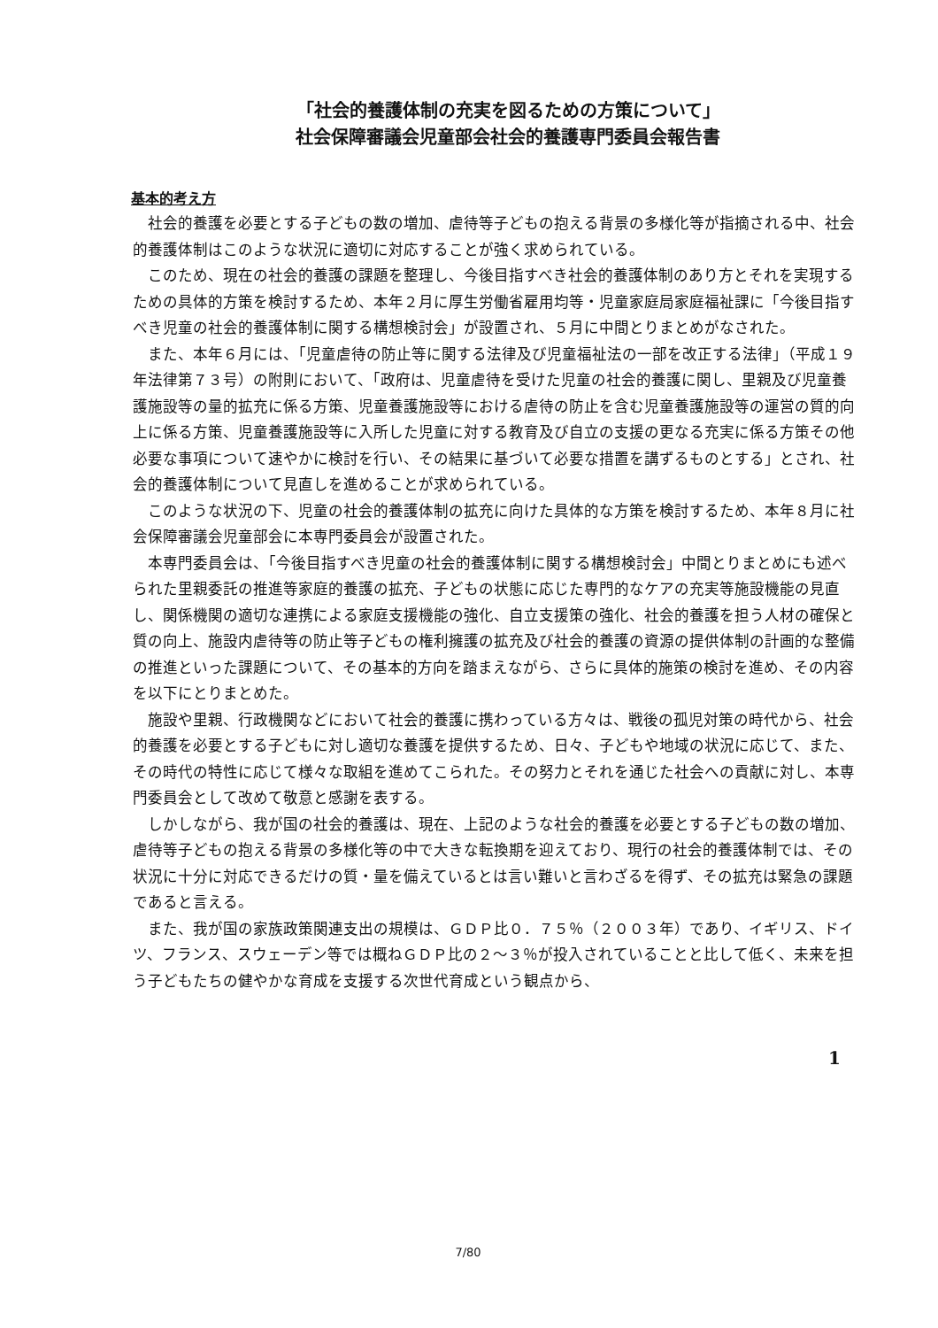「社会的養護体制の充実を図るための方策について」
社会保障審議会児童部会社会的養護専門委員会報告書
基本的考え方
社会的養護を必要とする子どもの数の増加、虐待等子どもの抱える背景の多様化等が指摘される中、社会的養護体制はこのような状況に適切に対応することが強く求められている。
このため、現在の社会的養護の課題を整理し、今後目指すべき社会的養護体制のあり方とそれを実現するための具体的方策を検討するため、本年２月に厚生労働省雇用均等・児童家庭局家庭福祉課に「今後目指すべき児童の社会的養護体制に関する構想検討会」が設置され、５月に中間とりまとめがなされた。
また、本年６月には、「児童虐待の防止等に関する法律及び児童福祉法の一部を改正する法律」（平成１９年法律第７３号）の附則において、「政府は、児童虐待を受けた児童の社会的養護に関し、里親及び児童養護施設等の量的拡充に係る方策、児童養護施設等における虐待の防止を含む児童養護施設等の運営の質的向上に係る方策、児童養護施設等に入所した児童に対する教育及び自立の支援の更なる充実に係る方策その他必要な事項について速やかに検討を行い、その結果に基づいて必要な措置を講ずるものとする」とされ、社会的養護体制について見直しを進めることが求められている。
このような状況の下、児童の社会的養護体制の拡充に向けた具体的な方策を検討するため、本年８月に社会保障審議会児童部会に本専門委員会が設置された。
本専門委員会は、「今後目指すべき児童の社会的養護体制に関する構想検討会」中間とりまとめにも述べられた里親委託の推進等家庭的養護の拡充、子どもの状態に応じた専門的なケアの充実等施設機能の見直し、関係機関の適切な連携による家庭支援機能の強化、自立支援策の強化、社会的養護を担う人材の確保と質の向上、施設内虐待等の防止等子どもの権利擁護の拡充及び社会的養護の資源の提供体制の計画的な整備の推進といった課題について、その基本的方向を踏まえながら、さらに具体的施策の検討を進め、その内容を以下にとりまとめた。
施設や里親、行政機関などにおいて社会的養護に携わっている方々は、戦後の孤児対策の時代から、社会的養護を必要とする子どもに対し適切な養護を提供するため、日々、子どもや地域の状況に応じて、また、その時代の特性に応じて様々な取組を進めてこられた。その努力とそれを通じた社会への貢献に対し、本専門委員会として改めて敬意と感謝を表する。
しかしながら、我が国の社会的養護は、現在、上記のような社会的養護を必要とする子どもの数の増加、虐待等子どもの抱える背景の多様化等の中で大きな転換期を迎えており、現行の社会的養護体制では、その状況に十分に対応できるだけの質・量を備えているとは言い難いと言わざるを得ず、その拡充は緊急の課題であると言える。
また、我が国の家族政策関連支出の規模は、ＧＤＰ比０．７５％（２００３年）であり、イギリス、ドイツ、フランス、スウェーデン等では概ねＧＤＰ比の２～３％が投入されていることと比して低く、未来を担う子どもたちの健やかな育成を支援する次世代育成という観点から、
1
7/80